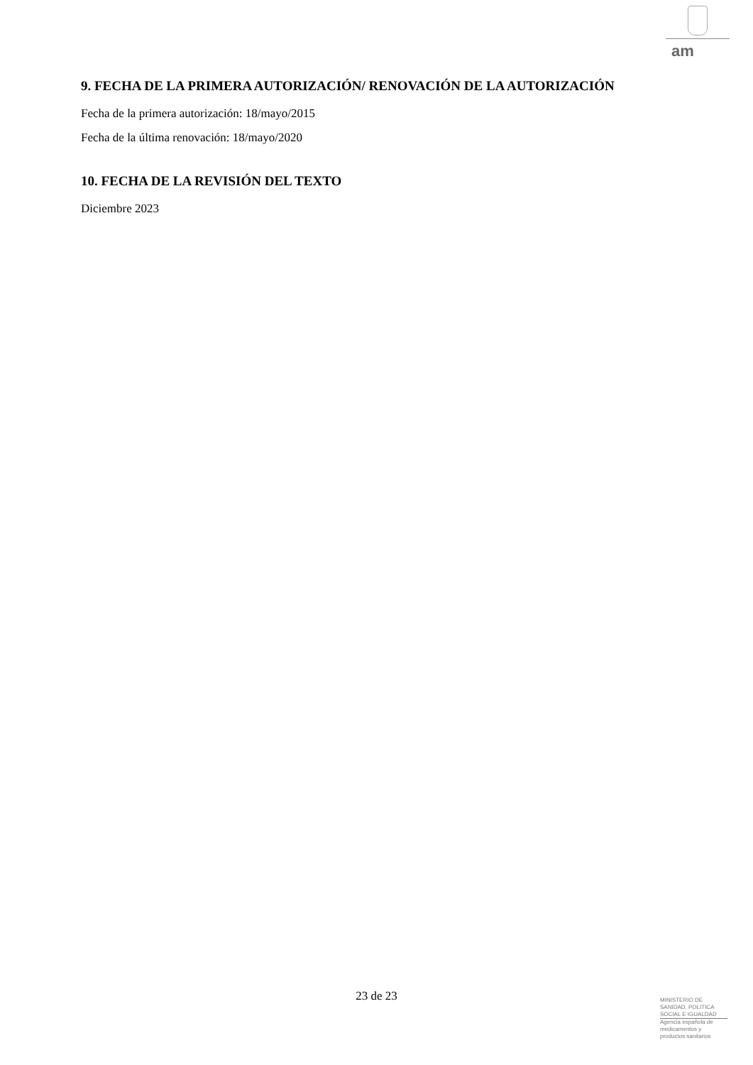am
9. FECHA DE LA PRIMERA AUTORIZACIÓN/ RENOVACIÓN DE LA AUTORIZACIÓN
Fecha de la primera autorización: 18/mayo/2015
Fecha de la última renovación: 18/mayo/2020
10. FECHA DE LA REVISIÓN DEL TEXTO
Diciembre 2023
23 de 23
MINISTERIO DE
SANIDAD, POLITICA
SOCIAL E IGUALDAD
Agencia española de
medicamentos y
productos sanitarios